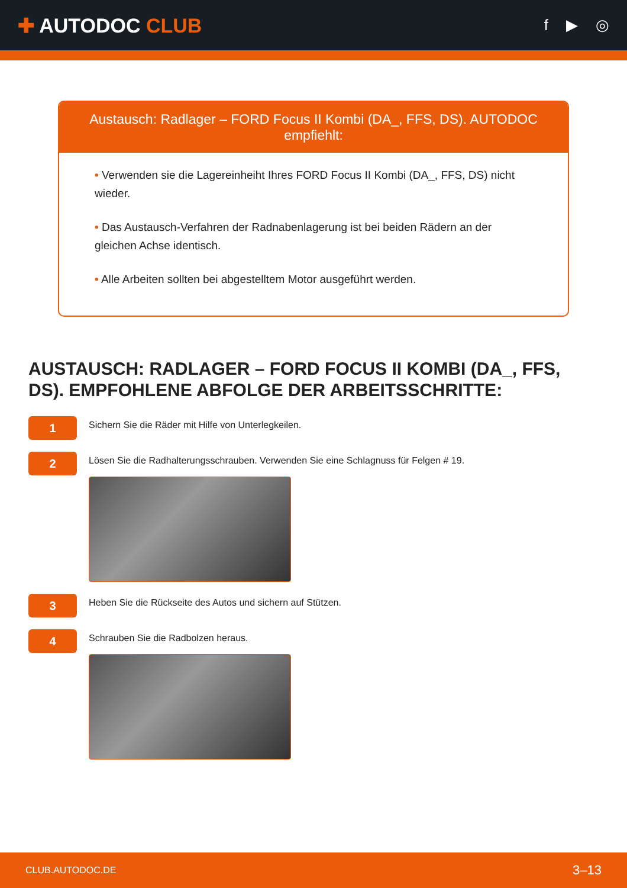✚ AUTODOC CLUB
f ▶ ◎
Austausch: Radlager – FORD Focus II Kombi (DA_, FFS, DS). AUTODOC empfiehlt:
• Verwenden sie die Lagereinheiht Ihres FORD Focus II Kombi (DA_, FFS, DS) nicht wieder.
• Das Austausch-Verfahren der Radnabenlagerung ist bei beiden Rädern an der gleichen Achse identisch.
• Alle Arbeiten sollten bei abgestelltem Motor ausgeführt werden.
AUSTAUSCH: RADLAGER – FORD FOCUS II KOMBI (DA_, FFS, DS). EMPFOHLENE ABFOLGE DER ARBEITSSCHRITTE:
1
Sichern Sie die Räder mit Hilfe von Unterlegkeilen.
2
Lösen Sie die Radhalterungsschrauben. Verwenden Sie eine Schlagnuss für Felgen # 19.
3
Heben Sie die Rückseite des Autos und sichern auf Stützen.
4
Schrauben Sie die Radbolzen heraus.
CLUB.AUTODOC.DE 3–13